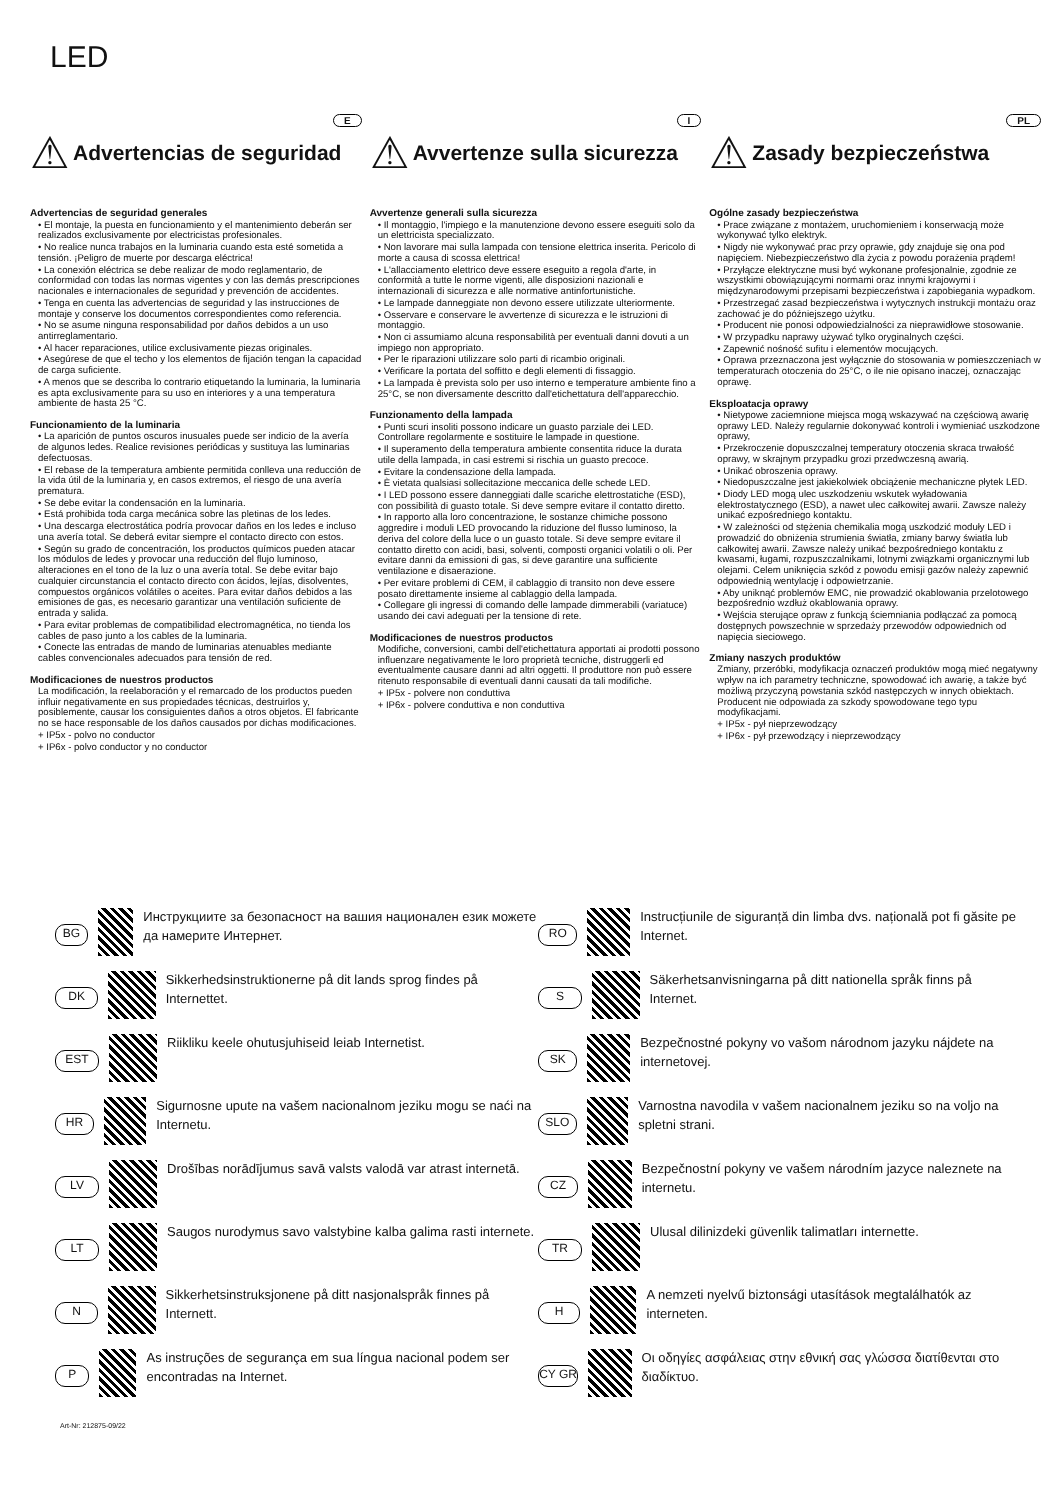LED
E
⚠ Advertencias de seguridad
Advertencias de seguridad generales
• El montaje, la puesta en funcionamiento y el mantenimiento deberán ser realizados exclusivamente por electricistas profesionales.
• No realice nunca trabajos en la luminaria cuando esta esté sometida a tensión. ¡Peligro de muerte por descarga eléctrica!
• La conexión eléctrica se debe realizar de modo reglamentario, de conformidad con todas las normas vigentes y con las demás prescripciones nacionales e internacionales de seguridad y prevención de accidentes.
• Tenga en cuenta las advertencias de seguridad y las instrucciones de montaje y conserve los documentos correspondientes como referencia.
• No se asume ninguna responsabilidad por daños debidos a un uso antirreglamentario.
• Al hacer reparaciones, utilice exclusivamente piezas originales.
• Asegúrese de que el techo y los elementos de fijación tengan la capacidad de carga suficiente.
• A menos que se describa lo contrario etiquetando la luminaria, la luminaria es apta exclusivamente para su uso en interiores y a una temperatura ambiente de hasta 25 °C.
Funcionamiento de la luminaria
• La aparición de puntos oscuros inusuales puede ser indicio de la avería de algunos ledes. Realice revisiones periódicas y sustituya las luminarias defectuosas.
• El rebase de la temperatura ambiente permitida conlleva una reducción de la vida útil de la luminaria y, en casos extremos, el riesgo de una avería prematura.
• Se debe evitar la condensación en la luminaria.
• Está prohibida toda carga mecánica sobre las pletinas de los ledes.
• Una descarga electrostática podría provocar daños en los ledes e incluso una avería total. Se deberá evitar siempre el contacto directo con estos.
• Según su grado de concentración, los productos químicos pueden atacar los módulos de ledes y provocar una reducción del flujo luminoso, alteraciones en el tono de la luz o una avería total. Se debe evitar bajo cualquier circunstancia el contacto directo con ácidos, lejías, disolventes, compuestos orgánicos volátiles o aceites. Para evitar daños debidos a las emisiones de gas, es necesario garantizar una ventilación suficiente de entrada y salida.
• Para evitar problemas de compatibilidad electromagnética, no tienda los cables de paso junto a los cables de la luminaria.
• Conecte las entradas de mando de luminarias atenuables mediante cables convencionales adecuados para tensión de red.
Modificaciones de nuestros productos
La modificación, la reelaboración y el remarcado de los productos pueden influir negativamente en sus propiedades técnicas, destruirlos y, posiblemente, causar los consiguientes daños a otros objetos. El fabricante no se hace responsable de los daños causados por dichas modificaciones.
+ IP5x - polvo no conductor
+ IP6x - polvo conductor y no conductor
I
⚠ Avvertenze sulla sicurezza
Avvertenze generali sulla sicurezza
• Il montaggio, l'impiego e la manutenzione devono essere eseguiti solo da un elettricista specializzato.
• Non lavorare mai sulla lampada con tensione elettrica inserita. Pericolo di morte a causa di scossa elettrica!
• L'allacciamento elettrico deve essere eseguito a regola d'arte, in conformità a tutte le norme vigenti, alle disposizioni nazionali e internazionali di sicurezza e alle normative antinfortunistiche.
• Le lampade danneggiate non devono essere utilizzate ulteriormente.
• Osservare e conservare le avvertenze di sicurezza e le istruzioni di montaggio.
• Non ci assumiamo alcuna responsabilità per eventuali danni dovuti a un impiego non appropriato.
• Per le riparazioni utilizzare solo parti di ricambio originali.
• Verificare la portata del soffitto e degli elementi di fissaggio.
• La lampada è prevista solo per uso interno e temperature ambiente fino a 25°C, se non diversamente descritto dall'etichettatura dell'apparecchio.
Funzionamento della lampada
• Punti scuri insoliti possono indicare un guasto parziale dei LED. Controllare regolarmente e sostituire le lampade in questione.
• Il superamento della temperatura ambiente consentita riduce la durata utile della lampada, in casi estremi si rischia un guasto precoce.
• Evitare la condensazione della lampada.
• È vietata qualsiasi sollecitazione meccanica delle schede LED.
• I LED possono essere danneggiati dalle scariche elettrostatiche (ESD), con possibilità di guasto totale. Si deve sempre evitare il contatto diretto.
• In rapporto alla loro concentrazione, le sostanze chimiche possono aggredire i moduli LED provocando la riduzione del flusso luminoso, la deriva del colore della luce o un guasto totale. Si deve sempre evitare il contatto diretto con acidi, basi, solventi, composti organici volatili o oli. Per evitare danni da emissioni di gas, si deve garantire una sufficiente ventilazione e disaerazione.
• Per evitare problemi di CEM, il cablaggio di transito non deve essere posato direttamente insieme al cablaggio della lampada.
• Collegare gli ingressi di comando delle lampade dimmerabili (variatuce) usando dei cavi adeguati per la tensione di rete.
Modificaciones de nuestros productos
Modifiche, conversioni, cambi dell'etichettatura apportati ai prodotti possono influenzare negativamente le loro proprietà tecniche, distruggerli ed eventualmente causare danni ad altri oggetti. Il produttore non può essere ritenuto responsabile di eventuali danni causati da tali modifiche.
+ IP5x - polvere non conduttiva
+ IP6x - polvere conduttiva e non conduttiva
PL
⚠ Zasady bezpieczeństwa
Ogólne zasady bezpieczeństwa
• Prace związane z montażem, uruchomieniem i konserwacją może wykonywać tylko elektryk.
• Nigdy nie wykonywać prac przy oprawie, gdy znajduje się ona pod napięciem. Niebezpieczeństwo dla życia z powodu porażenia prądem!
• Przyłącze elektryczne musi być wykonane profesjonalnie, zgodnie ze wszystkimi obowiązującymi normami oraz innymi krajowymi i międzynarodowymi przepisami bezpieczeństwa i zapobiegania wypadkom.
• Przestrzegać zasad bezpieczeństwa i wytycznych instrukcji montażu oraz zachować je do późniejszego użytku.
• Producent nie ponosi odpowiedzialności za nieprawidłowe stosowanie.
• W przypadku naprawy używać tylko oryginalnych części.
• Zapewnić nośność sufitu i elementów mocujących.
• Oprawa przeznaczona jest wyłącznie do stosowania w pomieszczeniach w temperaturach otoczenia do 25°C, o ile nie opisano inaczej, oznaczając oprawę.
Eksploatacja oprawy
• Nietypowe zaciemnione miejsca mogą wskazywać na częściową awarię oprawy LED. Należy regularnie dokonywać kontroli i wymieniać uszkodzone oprawy,
• Przekroczenie dopuszczalnej temperatury otoczenia skraca trwałość oprawy, w skrajnym przypadku grozi przedwczesną awarią.
• Unikać obroszenia oprawy.
• Niedopuszczalne jest jakiekolwiek obciążenie mechaniczne płytek LED.
• Diody LED mogą ulec uszkodzeniu wskutek wyładowania elektrostatycznego (ESD), a nawet ulec całkowitej awarii. Zawsze należy unikać ezpośredniego kontaktu.
• W zależności od stężenia chemikalia mogą uszkodzić moduły LED i prowadzić do obniżenia strumienia światła, zmiany barwy światła lub całkowitej awarii. Zawsze należy unikać bezpośredniego kontaktu z kwasami, ługami, rozpuszczalnikami, lotnymi związkami organicznymi lub olejami. Celem uniknięcia szkód z powodu emisji gazów należy zapewnić odpowiednią wentylację i odpowietrzanie.
• Aby uniknąć problemów EMC, nie prowadzić okablowania przelotowego bezpośrednio wzdłuż okablowania oprawy.
• Wejścia sterujące opraw z funkcją ściemniania podłączać za pomocą dostępnych powszechnie w sprzedaży przewodów odpowiednich od napięcia sieciowego.
Zmiany naszych produktów
Zmiany, przeróbki, modyfikacja oznaczeń produktów mogą mieć negatywny wpływ na ich parametry techniczne, spowodować ich awarię, a także być możliwą przyczyną powstania szkód następczych w innych obiektach. Producent nie odpowiada za szkody spowodowane tego typu modyfikacjami.
+ IP5x - pył nieprzewodzący
+ IP6x - pył przewodzący i nieprzewodzący
BG
Инструкциите за безопасност на вашия национален език можете да намерите Интернет.
RO
Instrucțiunile de siguranță din limba dvs. națională pot fi găsite pe Internet.
DK
Sikkerhedsinstruktionerne på dit lands sprog findes på Internettet.
S
Säkerhetsanvisningarna på ditt nationella språk finns på Internet.
EST
Riikliku keele ohutusjuhiseid leiab Internetist.
SK
Bezpečnostné pokyny vo vašom národnom jazyku nájdete na internetovej.
HR
Sigurnosne upute na vašem nacionalnom jeziku mogu se naći na Internetu.
SLO
Varnostna navodila v vašem nacionalnem jeziku so na voljo na spletni strani.
LV
Drošības norādījumus savā valsts valodā var atrast internetā.
CZ
Bezpečnostní pokyny ve vašem národním jazyce naleznete na internetu.
LT
Saugos nurodymus savo valstybine kalba galima rasti internete.
TR
Ulusal dilinizdeki güvenlik talimatları internette.
N
Sikkerhetsinstruksjonene på ditt nasjonalspråk finnes på Internett.
H
A nemzeti nyelvű biztonsági utasítások megtalálhatók az interneten.
P
As instruções de segurança em sua língua nacional podem ser encontradas na Internet.
CY GR
Οι οδηγίες ασφάλειας στην εθνική σας γλώσσα διατίθενται στο διαδίκτυο.
Art-Nr: 212875-09/22